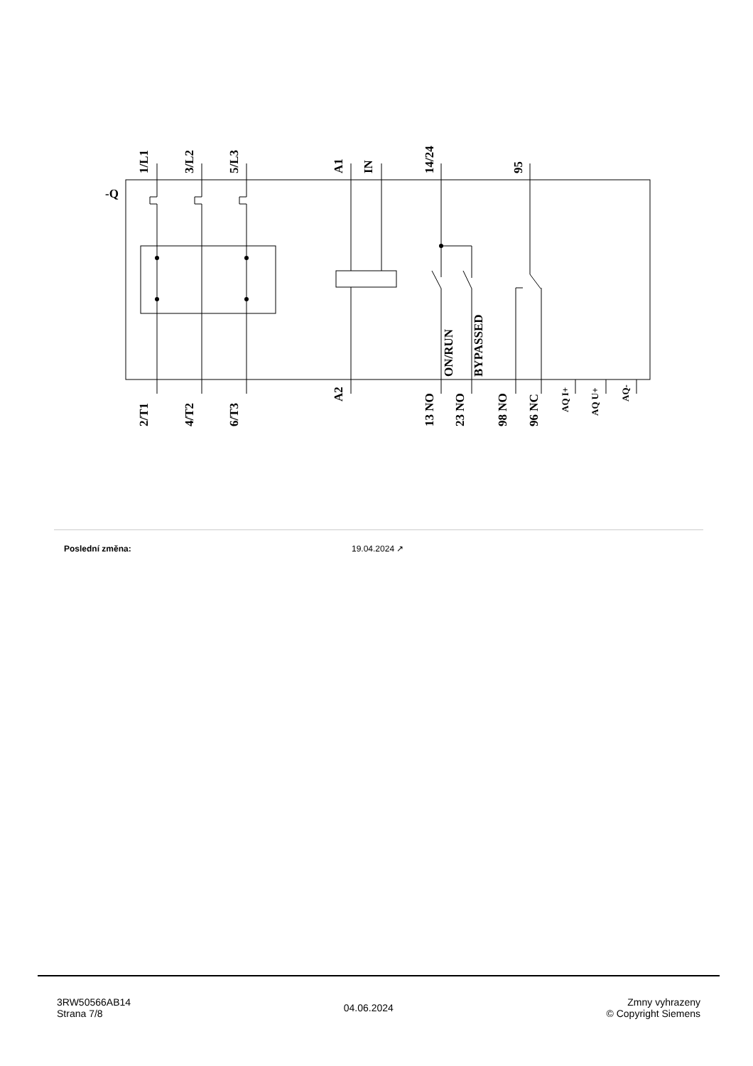1/L1
3/L2
5/L3
A1
IN
14/24
95
-Q
ON/RUN
BYPASSED
2/T1
4/T2
6/T3
A2
13 NO
23 NO
98 NO
96 NC
AQ I+
AQ U+
AQ-
Poslední změna: 19.04.2024 ↗
3RW50566AB14
Strana 7/8
04.06.2024
Zmny vyhrazeny
© Copyright Siemens